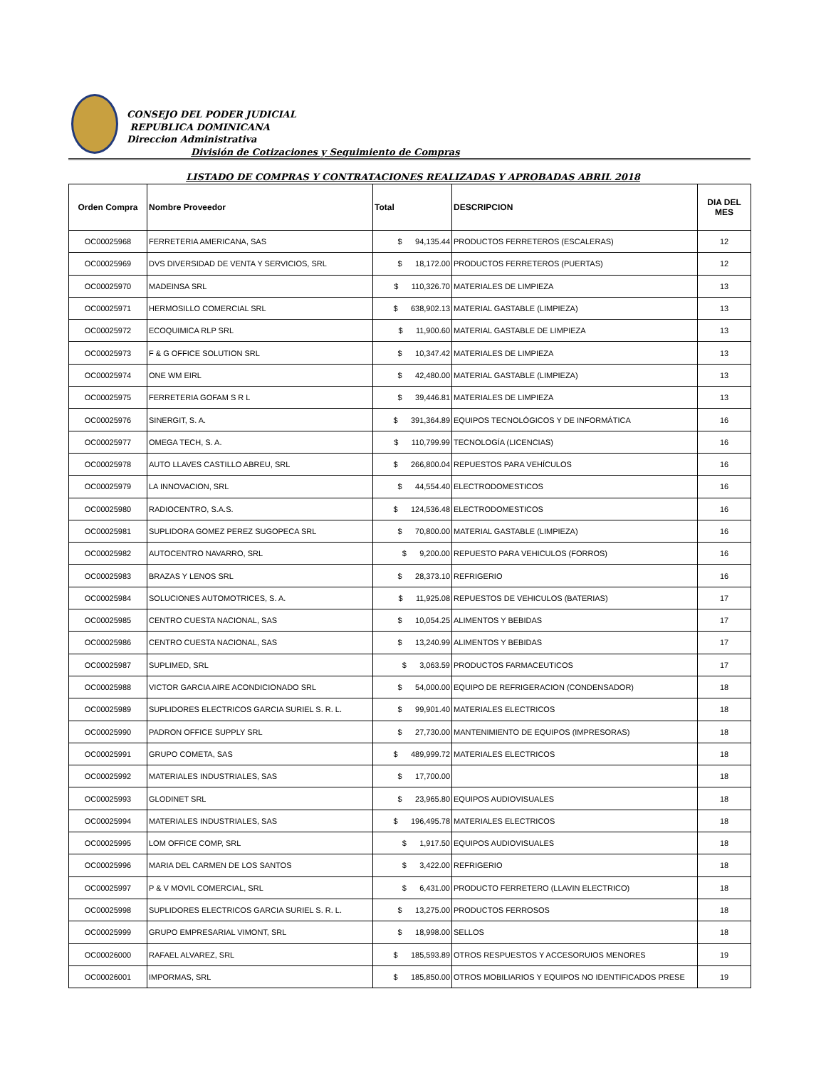CONSEJO DEL PODER JUDICIAL
REPUBLICA DOMINICANA
Direccion Administrativa
División de Cotizaciones y Seguimiento de Compras
LISTADO DE COMPRAS Y CONTRATACIONES REALIZADAS Y APROBADAS ABRIL 2018
| Orden Compra | Nombre Proveedor | Total | DESCRIPCION | DIA DEL MES |
| --- | --- | --- | --- | --- |
| OC00025968 | FERRETERIA AMERICANA, SAS | $ 94,135.44 | PRODUCTOS FERRETEROS (ESCALERAS) | 12 |
| OC00025969 | DVS DIVERSIDAD DE VENTA Y SERVICIOS, SRL | $ 18,172.00 | PRODUCTOS FERRETEROS (PUERTAS) | 12 |
| OC00025970 | MADEINSA SRL | $ 110,326.70 | MATERIALES DE LIMPIEZA | 13 |
| OC00025971 | HERMOSILLO COMERCIAL SRL | $ 638,902.13 | MATERIAL GASTABLE (LIMPIEZA) | 13 |
| OC00025972 | ECOQUIMICA RLP SRL | $ 11,900.60 | MATERIAL GASTABLE DE LIMPIEZA | 13 |
| OC00025973 | F & G OFFICE SOLUTION SRL | $ 10,347.42 | MATERIALES DE LIMPIEZA | 13 |
| OC00025974 | ONE WM EIRL | $ 42,480.00 | MATERIAL GASTABLE (LIMPIEZA) | 13 |
| OC00025975 | FERRETERIA GOFAM S R L | $ 39,446.81 | MATERIALES DE LIMPIEZA | 13 |
| OC00025976 | SINERGIT, S. A. | $ 391,364.89 | EQUIPOS TECNOLÓGICOS Y DE INFORMÁTICA | 16 |
| OC00025977 | OMEGA TECH, S. A. | $ 110,799.99 | TECNOLOGÍA (LICENCIAS) | 16 |
| OC00025978 | AUTO LLAVES CASTILLO ABREU, SRL | $ 266,800.04 | REPUESTOS PARA VEHÍCULOS | 16 |
| OC00025979 | LA INNOVACION, SRL | $ 44,554.40 | ELECTRODOMESTICOS | 16 |
| OC00025980 | RADIOCENTRO, S.A.S. | $ 124,536.48 | ELECTRODOMESTICOS | 16 |
| OC00025981 | SUPLIDORA GOMEZ PEREZ SUGOPECA SRL | $ 70,800.00 | MATERIAL GASTABLE (LIMPIEZA) | 16 |
| OC00025982 | AUTOCENTRO NAVARRO, SRL | $ 9,200.00 | REPUESTO PARA VEHICULOS (FORROS) | 16 |
| OC00025983 | BRAZAS Y LENOS SRL | $ 28,373.10 | REFRIGERIO | 16 |
| OC00025984 | SOLUCIONES AUTOMOTRICES, S. A. | $ 11,925.08 | REPUESTOS DE VEHICULOS (BATERIAS) | 17 |
| OC00025985 | CENTRO CUESTA NACIONAL, SAS | $ 10,054.25 | ALIMENTOS Y BEBIDAS | 17 |
| OC00025986 | CENTRO CUESTA NACIONAL, SAS | $ 13,240.99 | ALIMENTOS Y BEBIDAS | 17 |
| OC00025987 | SUPLIMED, SRL | $ 3,063.59 | PRODUCTOS FARMACEUTICOS | 17 |
| OC00025988 | VICTOR GARCIA AIRE ACONDICIONADO SRL | $ 54,000.00 | EQUIPO DE REFRIGERACION (CONDENSADOR) | 18 |
| OC00025989 | SUPLIDORES ELECTRICOS GARCIA SURIEL S. R. L. | $ 99,901.40 | MATERIALES ELECTRICOS | 18 |
| OC00025990 | PADRON OFFICE SUPPLY SRL | $ 27,730.00 | MANTENIMIENTO DE EQUIPOS (IMPRESORAS) | 18 |
| OC00025991 | GRUPO COMETA, SAS | $ 489,999.72 | MATERIALES ELECTRICOS | 18 |
| OC00025992 | MATERIALES INDUSTRIALES, SAS | $ 17,700.00 | | 18 |
| OC00025993 | GLODINET SRL | $ 23,965.80 | EQUIPOS AUDIOVISUALES | 18 |
| OC00025994 | MATERIALES INDUSTRIALES, SAS | $ 196,495.78 | MATERIALES ELECTRICOS | 18 |
| OC00025995 | LOM OFFICE COMP, SRL | $ 1,917.50 | EQUIPOS AUDIOVISUALES | 18 |
| OC00025996 | MARIA DEL CARMEN DE LOS SANTOS | $ 3,422.00 | REFRIGERIO | 18 |
| OC00025997 | P & V MOVIL COMERCIAL, SRL | $ 6,431.00 | PRODUCTO FERRETERO (LLAVIN ELECTRICO) | 18 |
| OC00025998 | SUPLIDORES ELECTRICOS GARCIA SURIEL S. R. L. | $ 13,275.00 | PRODUCTOS FERROSOS | 18 |
| OC00025999 | GRUPO EMPRESARIAL VIMONT, SRL | $ 18,998.00 | SELLOS | 18 |
| OC00026000 | RAFAEL ALVAREZ, SRL | $ 185,593.89 | OTROS RESPUESTOS Y ACCESORUIOS MENORES | 19 |
| OC00026001 | IMPORMAS, SRL | $ 185,850.00 | OTROS MOBILIARIOS Y EQUIPOS NO IDENTIFICADOS PRESE | 19 |